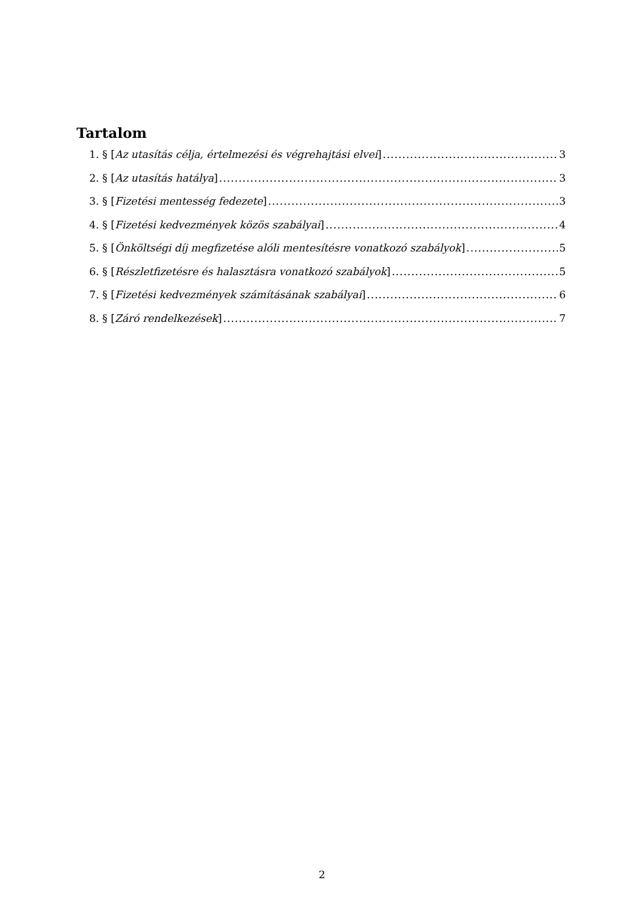Tartalom
1. § [Az utasítás célja, értelmezési és végrehajtási elvei] 3
2. § [Az utasítás hatálya] 3
3. § [Fizetési mentesség fedezete] 3
4. § [Fizetési kedvezmények közös szabályai] 4
5. § [Önköltségi díj megfizetése alóli mentesítésre vonatkozó szabályok] 5
6. § [Részletfizetésre és halasztásra vonatkozó szabályok] 5
7. § [Fizetési kedvezmények számításának szabályai] 6
8. § [Záró rendelkezések] 7
2